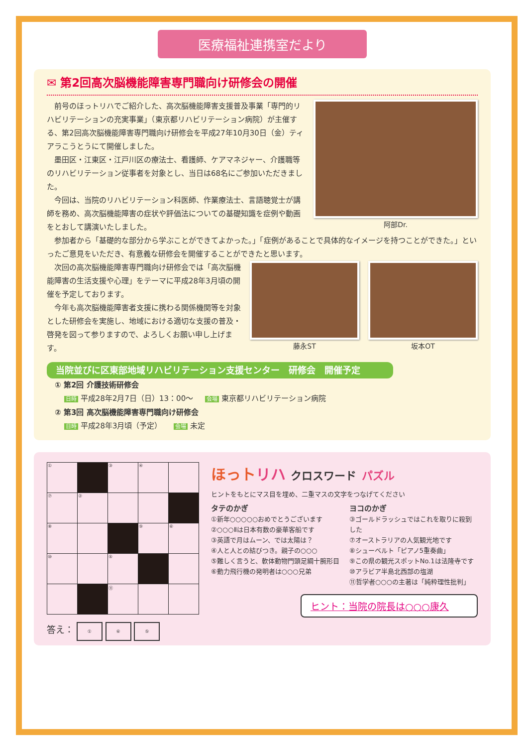医療福祉連携室だより
✉ 第2回高次脳機能障害専門職向け研修会の開催
前号のほっトリハでご紹介した、高次脳機能障害支援普及事業「専門的リハビリテーションの充実事業」（東京都リハビリテーション病院）が主催する、第2回高次脳機能障害専門職向け研修会を平成27年10月30日（金）ティアラこうとうにて開催しました。
墨田区・江東区・江戸川区の療法士、看護師、ケアマネジャー、介護職等のリハビリテーション従事者を対象とし、当日は68名にご参加いただきました。
今回は、当院のリハビリテーション科医師、作業療法士、言語聴覚士が講師を務め、高次脳機能障害の症状や評価法についての基礎知識を症例や動画をとおして講演いたしました。
阿部Dr.
参加者から「基礎的な部分から学ぶことができてよかった。」「症例があることで具体的なイメージを持つことができた。」といったご意見をいただき、有意義な研修会を開催することができたと思います。
次回の高次脳機能障害専門職向け研修会では「高次脳機能障害の生活支援や心理」をテーマに平成28年3月頃の開催を予定しております。
今年も高次脳機能障害者支援に携わる関係機関等を対象とした研修会を実施し、地域における適切な支援の普及・啓発を図って参りますので、よろしくお願い申し上げます。
藤永ST 坂本OT
当院並びに区東部地域リハビリテーション支援センター　研修会　開催予定
① 第2回 介護技術研修会
日時 平成28年2月7日（日）13：00〜 会場 東京都リハビリテーション病院
② 第3回 高次脳機能障害専門職向け研修会
日時 平成28年3月頃（予定） 会場 未定
| ① | | ③ | ④ | |
| ⑦ | ② | | | |
| ⑧ | | | ⑨ | ⑥ |
| ⑩ | | ⑤ | | |
| | | ⑪ | | |
答え： ① ⑥ ⑤
ほっト リハ クロスワード パズル
ヒントをもとにマス目を埋め、二重マスの文字をつなげてください
タテのかぎ
①新年○○○○○おめでとうございます
②○○○Ⅱは日本有数の豪華客船です
③英語で月はムーン、では太陽は？
④人と人との結びつき。親子の○○○
⑤難しく言うと、軟体動物門頭足綱十腕形目
⑥動力飛行機の発明者は○○○兄弟
ヨコのかぎ
③ゴールドラッシュではこれを取りに殺到した
⑦オーストラリアの人気観光地です
⑧シューベルト「ピアノ5重奏曲」
⑨この県の観光スポットNo.1は法隆寺です
⑩アラビア半島北西部の塩湖
⑪哲学者○○○の主著は「純粋理性批判」
ヒント：当院の院長は○○○康久